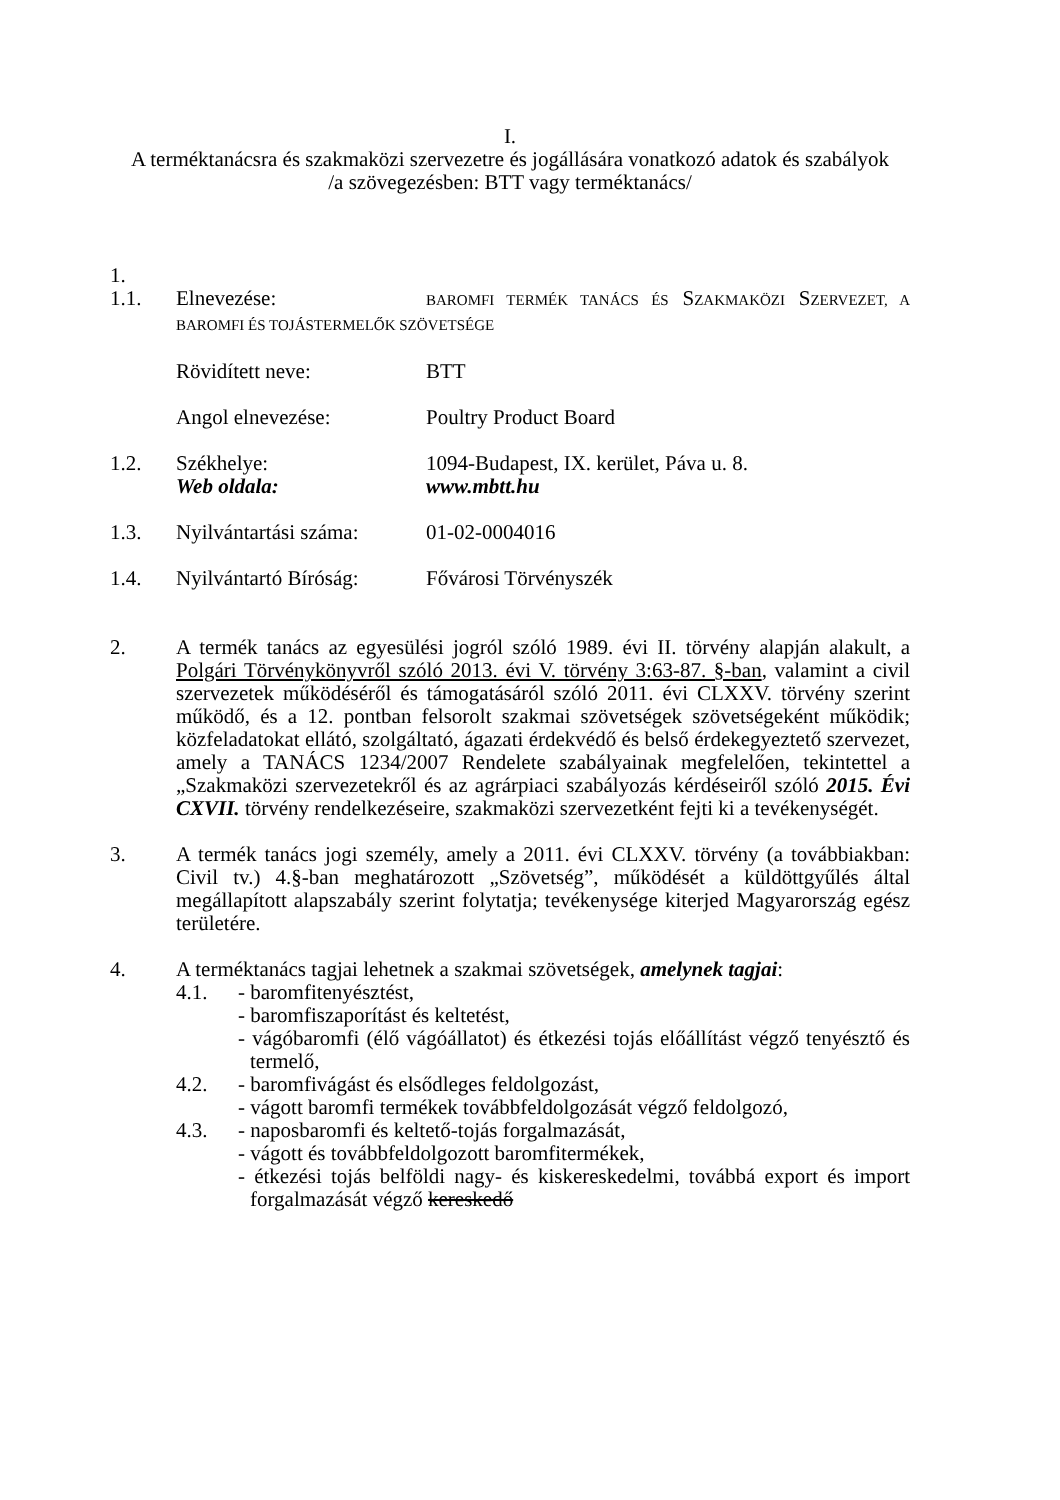I.
A terméktanácsra és szakmaközi szervezetre és jogállására vonatkozó adatok és szabályok
/a szövegezésben: BTT vagy terméktanács/
1.
1.1. Elnevezése: BAROMFI TERMÉK TANÁCS ÉS SZAKMAKÖZI SZERVEZET, A BAROMFI ÉS TOJÁSTERMELŐK SZÖVETSÉGE
Rövidített neve: BTT
Angol elnevezése: Poultry Product Board
1.2. Székhelye: 1094-Budapest, IX. kerület, Páva u. 8.
Web oldala: www.mbtt.hu
1.3. Nyilvántartási száma: 01-02-0004016
1.4. Nyilvántartó Bíróság: Fővárosi Törvényszék
2. A termék tanács az egyesülési jogról szóló 1989. évi II. törvény alapján alakult, a Polgári Törvénykönyvről szóló 2013. évi V. törvény 3:63-87. §-ban, valamint a civil szervezetek működéséről és támogatásáról szóló 2011. évi CLXXV. törvény szerint működő, és a 12. pontban felsorolt szakmai szövetségek szövetségeként működik; közfeladatokat ellátó, szolgáltató, ágazati érdekvédő és belső érdekegyeztető szervezet, amely a TANÁCS 1234/2007 Rendelete szabályainak megfelelően, tekintettel a „Szakmaközi szervezetekről és az agrárpiaci szabályozás kérdéseiről szóló 2015. Évi CXVII. törvény rendelkezéseire, szakmaközi szervezetként fejti ki a tevékenységét.
3. A termék tanács jogi személy, amely a 2011. évi CLXXV. törvény (a továbbiakban: Civil tv.) 4.§-ban meghatározott „Szövetség”, működését a küldöttgyűlés által megállapított alapszabály szerint folytatja; tevékenysége kiterjed Magyarország egész területére.
4. A terméktanács tagjai lehetnek a szakmai szövetségek, amelynek tagjai:
4.1. - baromfitenyésztést,
- baromfiszaporítást és keltetést,
- vágóbaromfi (élő vágóállatot) és étkezési tojás előállítást végző tenyésztő és termelő,
4.2. - baromfivágást és elsődleges feldolgozást,
- vágott baromfi termékek továbbfeldolgozását végző feldolgozó,
4.3. - naposbaromfi és keltető-tojás forgalmazását,
- vágott és továbbfeldolgozott baromfitermékek,
- étkezési tojás belföldi nagy- és kiskereskedelmi, továbbá export és import forgalmazását végző kereskedő